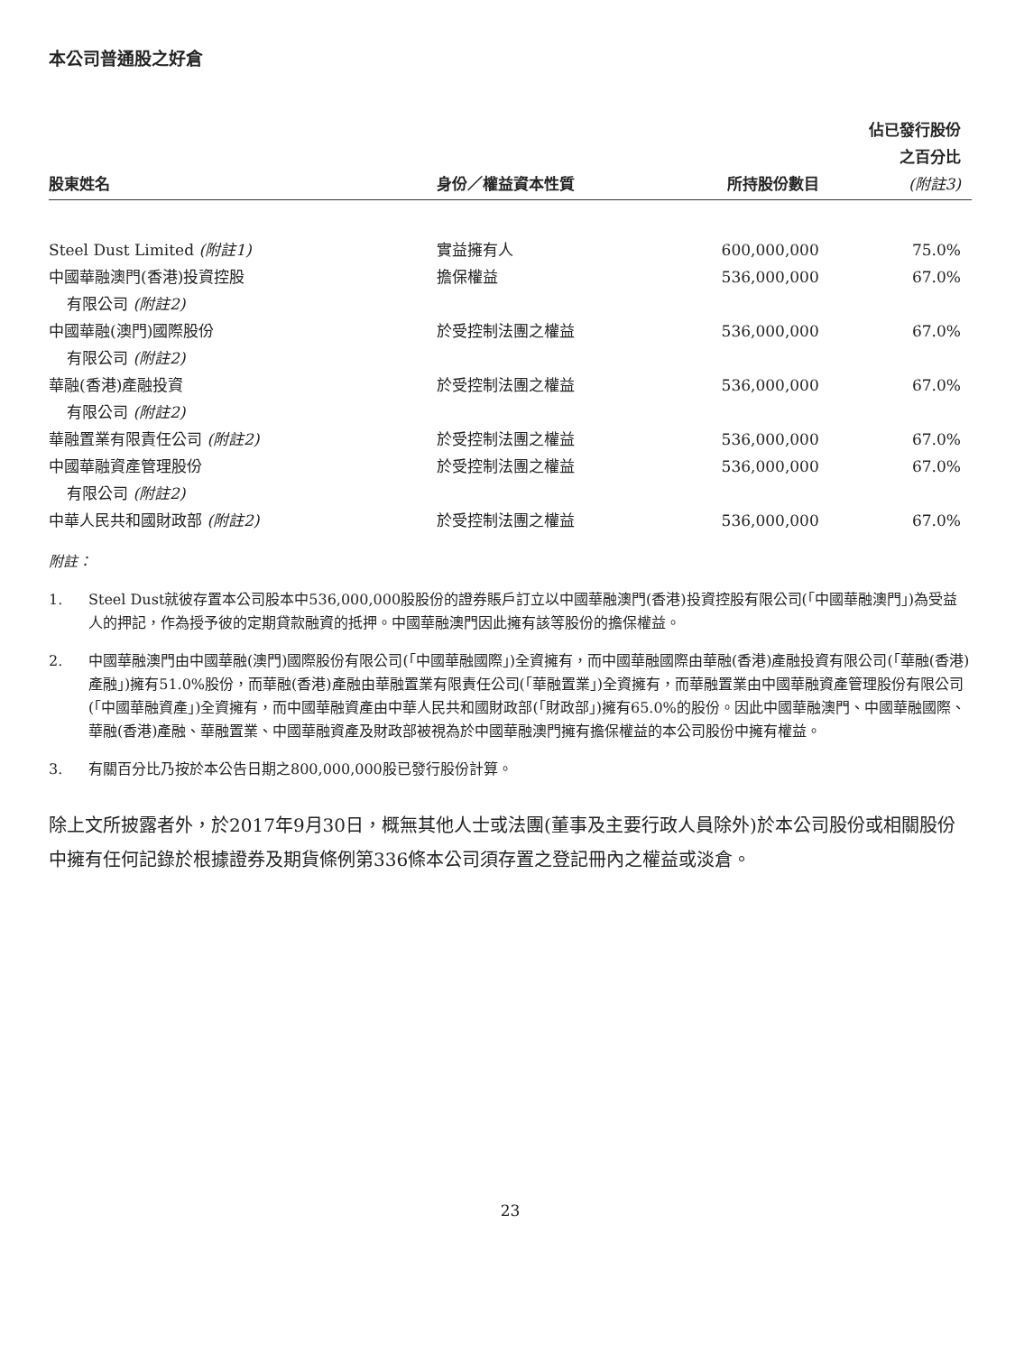本公司普通股之好倉
| 股東姓名 | 身份／權益資本性質 | 所持股份數目 | 佔已發行股份 之百分比 (附註3) |
| --- | --- | --- | --- |
| Steel Dust Limited (附註1) | 實益擁有人 | 600,000,000 | 75.0% |
| 中國華融澳門(香港)投資控股 有限公司 (附註2) | 擔保權益 | 536,000,000 | 67.0% |
| 中國華融(澳門)國際股份 有限公司 (附註2) | 於受控制法團之權益 | 536,000,000 | 67.0% |
| 華融(香港)產融投資 有限公司 (附註2) | 於受控制法團之權益 | 536,000,000 | 67.0% |
| 華融置業有限責任公司 (附註2) | 於受控制法團之權益 | 536,000,000 | 67.0% |
| 中國華融資產管理股份 有限公司 (附註2) | 於受控制法團之權益 | 536,000,000 | 67.0% |
| 中華人民共和國財政部 (附註2) | 於受控制法團之權益 | 536,000,000 | 67.0% |
附註：
1. Steel Dust就彼存置本公司股本中536,000,000股股份的證券賬戶訂立以中國華融澳門(香港)投資控股有限公司(「中國華融澳門」)為受益人的押記，作為授予彼的定期貸款融資的抵押。中國華融澳門因此擁有該等股份的擔保權益。
2. 中國華融澳門由中國華融(澳門)國際股份有限公司(「中國華融國際」)全資擁有，而中國華融國際由華融(香港)產融投資有限公司(「華融(香港)產融」)擁有51.0%股份，而華融(香港)產融由華融置業有限責任公司(「華融置業」)全資擁有，而華融置業由中國華融資產管理股份有限公司(「中國華融資產」)全資擁有，而中國華融資產由中華人民共和國財政部(「財政部」)擁有65.0%的股份。因此中國華融澳門、中國華融國際、華融(香港)產融、華融置業、中國華融資產及財政部被視為於中國華融澳門擁有擔保權益的本公司股份中擁有權益。
3. 有關百分比乃按於本公告日期之800,000,000股已發行股份計算。
除上文所披露者外，於2017年9月30日，概無其他人士或法團(董事及主要行政人員除外)於本公司股份或相關股份中擁有任何記錄於根據證券及期貨條例第336條本公司須存置之登記冊內之權益或淡倉。
23